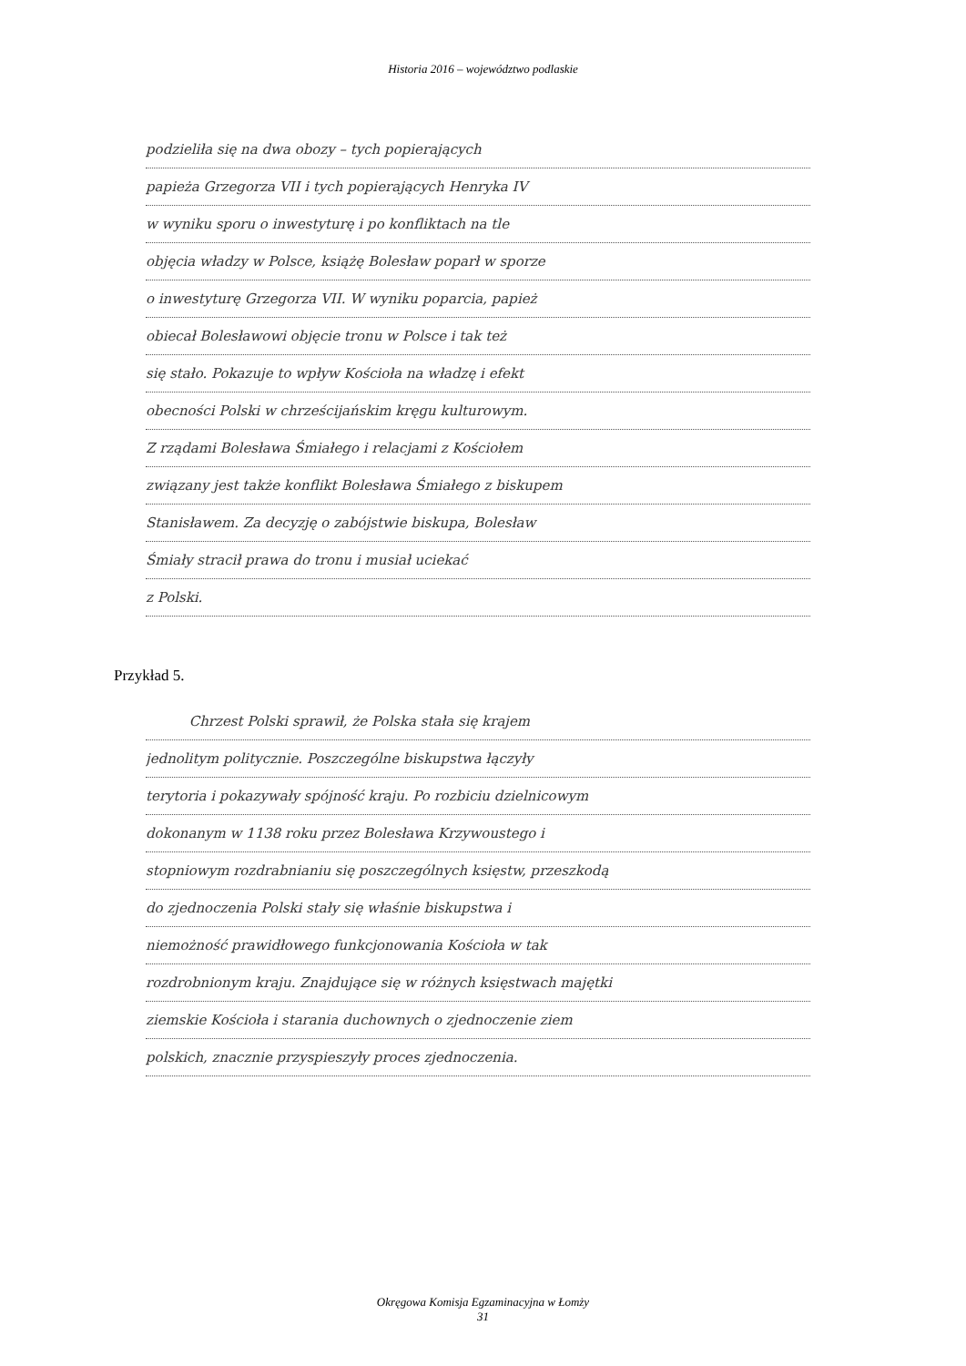Historia 2016 – województwo podlaskie
podzieliła się na dwa obozy – tych popierających
papieża Grzegorza VII i tych popierających Henryka IV
w wyniku sporu o inwestyturę i po konfliktach na tle
objęcia władzy w Polsce, książę Bolesław poparł w sporze
o inwestyturę Grzegorza VII. W wyniku poparcia, papież
obiecał Bolesławowi objęcie tronu w Polsce i tak też
się stało. Pokazuje to wpływ Kościoła na władzę i efekt
obecności Polski w chrześcijańskim kręgu kulturowym.
Z rządami Bolesława Śmiałego i relacjami z Kościołem
związany jest także konflikt Bolesława Śmiałego z biskupem
Stanisławem. Za decyzję o zabójstwie biskupa, Bolesław
Śmiały stracił prawa do tronu i musiał uciekać
z Polski.
Przykład 5.
Chrzest Polski sprawił, że Polska stała się krajem
jednolitym politycznie. Poszczególne biskupstwa łączyły
terytoria i pokazywały spójność kraju. Po rozbiciu dzielnicowym
dokonanym w 1138 roku przez Bolesława Krzywoustego i
stopniowym rozdrabnianiu się poszczególnych księstw, przeszkodą
do zjednoczenia Polski stały się właśnie biskupstwa i
niemożność prawidłowego funkcjonowania Kościoła w tak
rozdrobnionym kraju. Znajdujące się w różnych księstwach majętki
ziemskie Kościoła i starania duchownych o zjednoczenie ziem
polskich, znacznie przyspieszyły proces zjednoczenia.
Okręgowa Komisja Egzaminacyjna w Łomży
31